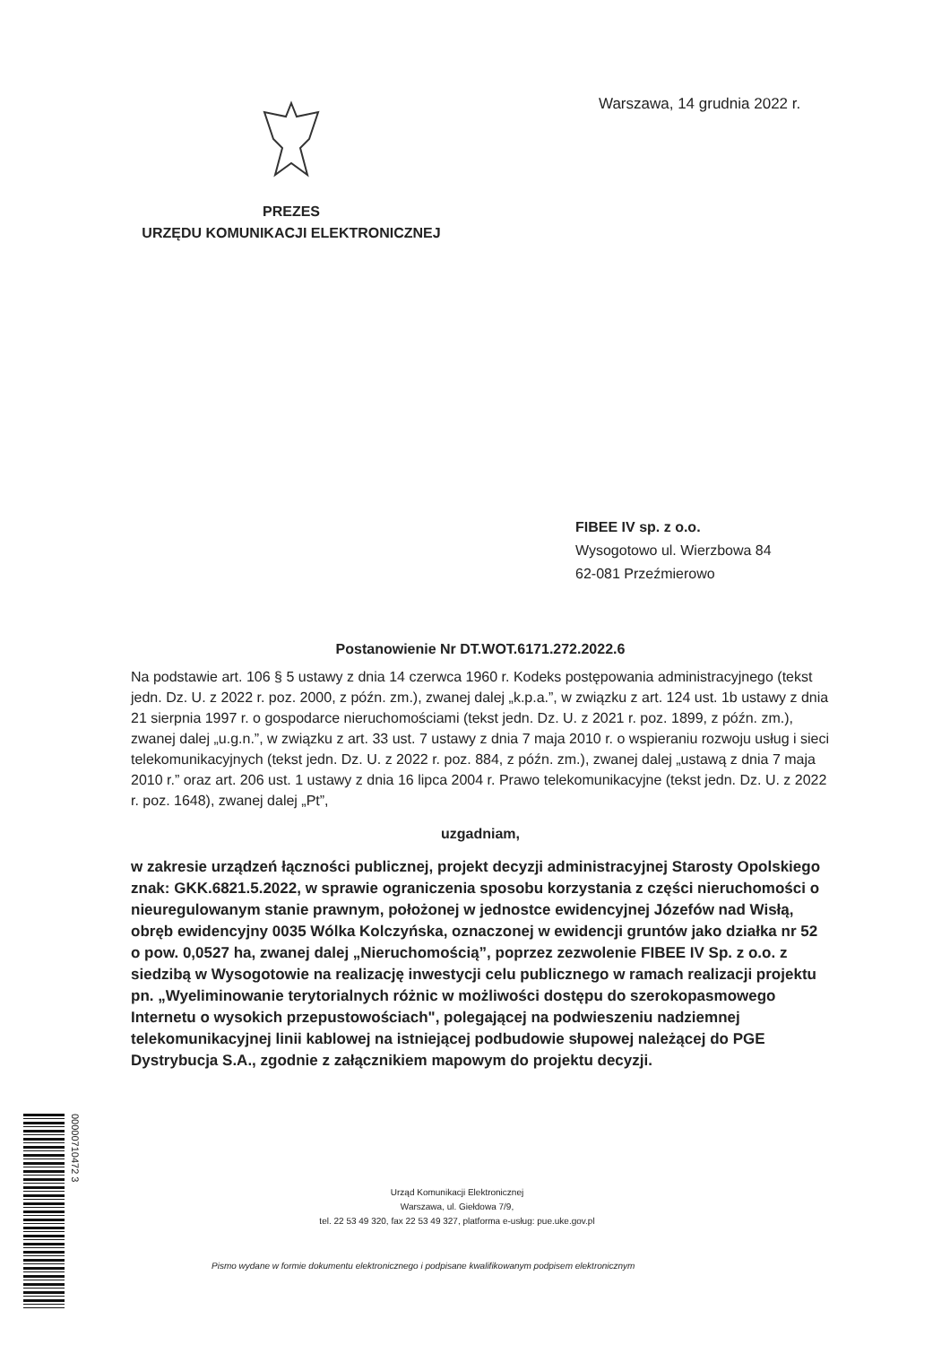Warszawa, 14 grudnia 2022 r.
PREZES
URZĘDU KOMUNIKACJI ELEKTRONICZNEJ
FIBEE IV sp. z o.o.
Wysogotowo ul. Wierzbowa 84
62-081 Przeźmierowo
Postanowienie Nr DT.WOT.6171.272.2022.6
Na podstawie art. 106 § 5 ustawy z dnia 14 czerwca 1960 r. Kodeks postępowania administracyjnego (tekst jedn. Dz. U. z 2022 r. poz. 2000, z późn. zm.), zwanej dalej „k.p.a.”, w związku z art. 124 ust. 1b ustawy z dnia 21 sierpnia 1997 r. o gospodarce nieruchomościami (tekst jedn. Dz. U. z 2021 r. poz. 1899, z późn. zm.), zwanej dalej „u.g.n.”, w związku z art. 33 ust. 7 ustawy z dnia 7 maja 2010 r. o wspieraniu rozwoju usług i sieci telekomunikacyjnych (tekst jedn. Dz. U. z 2022 r. poz. 884, z późn. zm.), zwanej dalej „ustawą z dnia 7 maja 2010 r.” oraz art. 206 ust. 1 ustawy z dnia 16 lipca 2004 r. Prawo telekomunikacyjne (tekst jedn. Dz. U. z 2022 r. poz. 1648), zwanej dalej „Pt”,
uzgadniam,
w zakresie urządzeń łączności publicznej, projekt decyzji administracyjnej Starosty Opolskiego znak: GKK.6821.5.2022, w sprawie ograniczenia sposobu korzystania z części nieruchomości o nieuregulowanym stanie prawnym, położonej w jednostce ewidencyjnej Józefów nad Wisłą, obręb ewidencyjny 0035 Wólka Kolczyńska, oznaczonej w ewidencji gruntów jako działka nr 52 o pow. 0,0527 ha, zwanej dalej „Nieruchomością”, poprzez zezwolenie FIBEE IV Sp. z o.o. z siedzibą w Wysogotowie na realizację inwestycji celu publicznego w ramach realizacji projektu pn. „Wyeliminowanie terytorialnych różnic w możliwości dostępu do szerokopasmowego Internetu o wysokich przepustowościach", polegającej na podwieszeniu nadziemnej telekomunikacyjnej linii kablowej na istniejącej podbudowie słupowej należącej do PGE Dystrybucja S.A., zgodnie z załącznikiem mapowym do projektu decyzji.
Urząd Komunikacji Elektronicznej
Warszawa, ul. Giełdowa 7/9,
tel. 22 53 49 320, fax 22 53 49 327, platforma e-usług: pue.uke.gov.pl
Pismo wydane w formie dokumentu elektronicznego i podpisane kwalifikowanym podpisem elektronicznym
00000710472 3